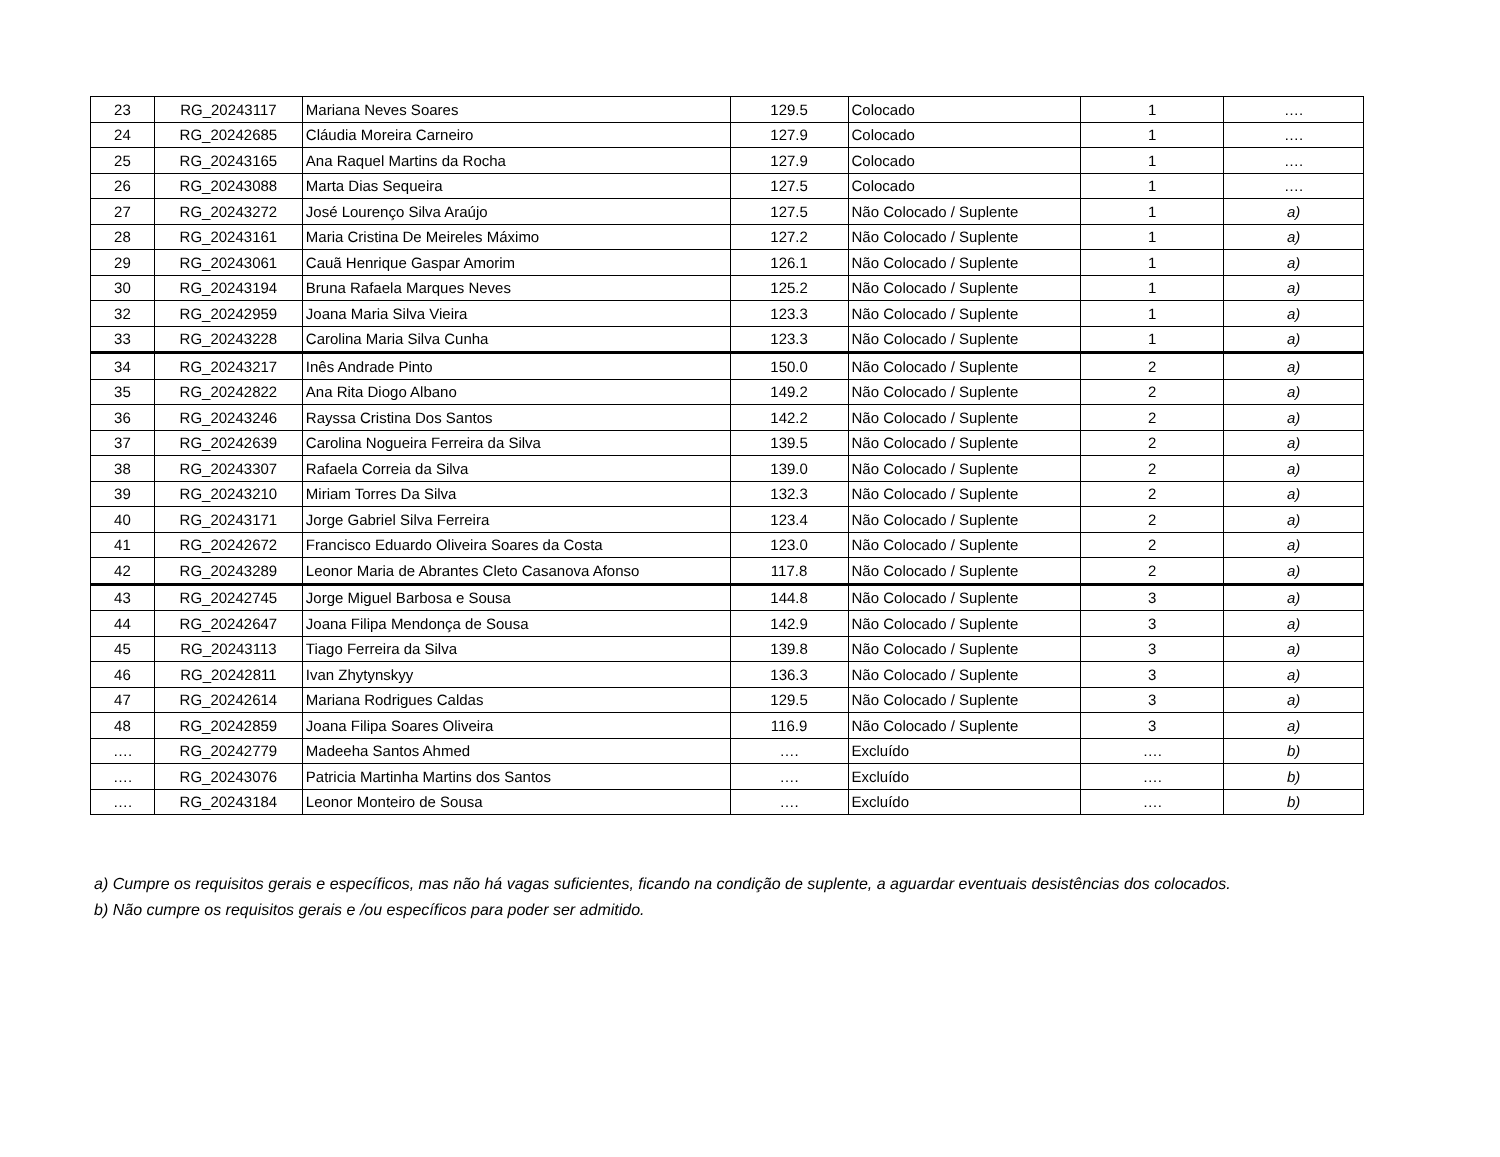| 23 | RG_20243117 | Mariana Neves Soares | 129.5 | Colocado | 1 | …. |
| 24 | RG_20242685 | Cláudia Moreira Carneiro | 127.9 | Colocado | 1 | …. |
| 25 | RG_20243165 | Ana Raquel Martins da Rocha | 127.9 | Colocado | 1 | …. |
| 26 | RG_20243088 | Marta Dias Sequeira | 127.5 | Colocado | 1 | …. |
| 27 | RG_20243272 | José Lourenço Silva Araújo | 127.5 | Não Colocado / Suplente | 1 | a) |
| 28 | RG_20243161 | Maria Cristina De Meireles Máximo | 127.2 | Não Colocado / Suplente | 1 | a) |
| 29 | RG_20243061 | Cauã Henrique Gaspar Amorim | 126.1 | Não Colocado / Suplente | 1 | a) |
| 30 | RG_20243194 | Bruna Rafaela Marques Neves | 125.2 | Não Colocado / Suplente | 1 | a) |
| 32 | RG_20242959 | Joana Maria Silva Vieira | 123.3 | Não Colocado / Suplente | 1 | a) |
| 33 | RG_20243228 | Carolina Maria Silva Cunha | 123.3 | Não Colocado / Suplente | 1 | a) |
| 34 | RG_20243217 | Inês Andrade Pinto | 150.0 | Não Colocado / Suplente | 2 | a) |
| 35 | RG_20242822 | Ana Rita Diogo Albano | 149.2 | Não Colocado / Suplente | 2 | a) |
| 36 | RG_20243246 | Rayssa Cristina Dos Santos | 142.2 | Não Colocado / Suplente | 2 | a) |
| 37 | RG_20242639 | Carolina Nogueira Ferreira da Silva | 139.5 | Não Colocado / Suplente | 2 | a) |
| 38 | RG_20243307 | Rafaela Correia da Silva | 139.0 | Não Colocado / Suplente | 2 | a) |
| 39 | RG_20243210 | Miriam Torres Da Silva | 132.3 | Não Colocado / Suplente | 2 | a) |
| 40 | RG_20243171 | Jorge Gabriel Silva Ferreira | 123.4 | Não Colocado / Suplente | 2 | a) |
| 41 | RG_20242672 | Francisco Eduardo Oliveira Soares da Costa | 123.0 | Não Colocado / Suplente | 2 | a) |
| 42 | RG_20243289 | Leonor Maria de Abrantes Cleto Casanova Afonso | 117.8 | Não Colocado / Suplente | 2 | a) |
| 43 | RG_20242745 | Jorge Miguel Barbosa e Sousa | 144.8 | Não Colocado / Suplente | 3 | a) |
| 44 | RG_20242647 | Joana Filipa Mendonça de Sousa | 142.9 | Não Colocado / Suplente | 3 | a) |
| 45 | RG_20243113 | Tiago Ferreira da Silva | 139.8 | Não Colocado / Suplente | 3 | a) |
| 46 | RG_20242811 | Ivan Zhytynskyy | 136.3 | Não Colocado / Suplente | 3 | a) |
| 47 | RG_20242614 | Mariana Rodrigues Caldas | 129.5 | Não Colocado / Suplente | 3 | a) |
| 48 | RG_20242859 | Joana Filipa Soares Oliveira | 116.9 | Não Colocado / Suplente | 3 | a) |
| …. | RG_20242779 | Madeeha Santos Ahmed | …. | Excluído | …. | b) |
| …. | RG_20243076 | Patricia Martinha Martins dos Santos | …. | Excluído | …. | b) |
| …. | RG_20243184 | Leonor Monteiro de Sousa | …. | Excluído | …. | b) |
a) Cumpre os requisitos gerais e específicos, mas não há vagas suficientes, ficando na condição de suplente, a aguardar eventuais desistências dos colocados.
b) Não cumpre os requisitos gerais e /ou específicos para poder ser admitido.